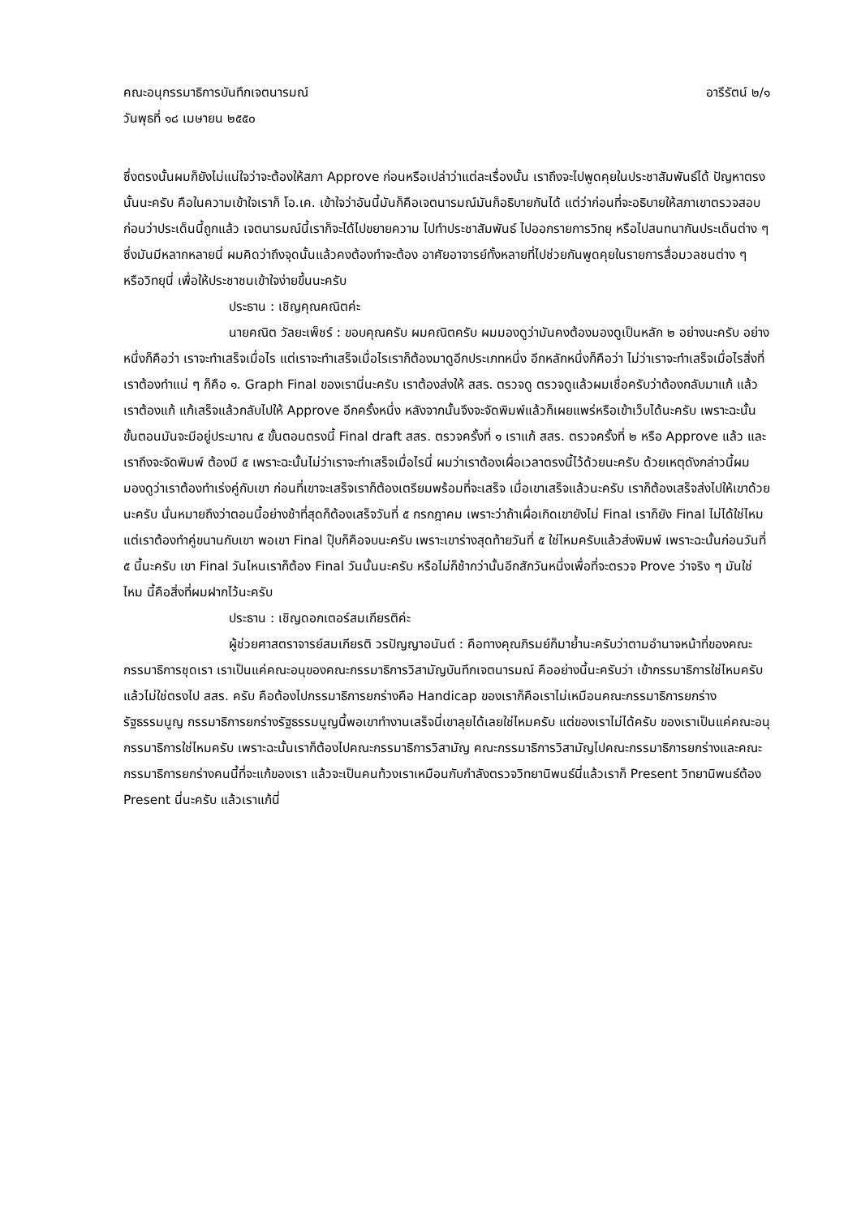คณะอนุกรรมาธิการบันทึกเจตนารมณ์ อารีรัตน์ ๒/๑
วันพุธที่ ๑๘ เมษายน ๒๕๕๐
ซึ่งตรงนั้นผมก็ยังไม่แน่ใจว่าจะต้องให้สภา Approve ก่อนหรือเปล่าว่าแต่ละเรื่องนั้น เราถึงจะไปพูดคุยในประชาสัมพันธ์ได้ ปัญหาตรงนั้นนะครับ คือในความเข้าใจเราก็ โอ.เค. เข้าใจว่าอันนี้มันก็คือเจตนารมณ์มันก็อธิบายกันได้ แต่ว่าก่อนที่จะอธิบายให้สภาเขาตรวจสอบก่อนว่าประเด็นนี้ถูกแล้ว เจตนารมณ์นี้เราก็จะได้ไปขยายความ ไปทำประชาสัมพันธ์ ไปออกรายการวิทยุ หรือไปสนทนากันประเด็นต่าง ๆ ซึ่งมันมีหลากหลายนี่ ผมคิดว่าถึงจุดนั้นแล้วคงต้องทำจะต้อง อาศัยอาจารย์ทั้งหลายที่ไปช่วยกันพูดคุยในรายการสื่อมวลชนต่าง ๆ หรือวิทยุนี่ เพื่อให้ประชาชนเข้าใจง่ายขึ้นนะครับ
ประธาน : เชิญคุณคณิตค่ะ
นายคณิต วัลยะเพ็ชร์ : ขอบคุณครับ ผมคณิตครับ ผมมองดูว่ามันคงต้องมองดูเป็นหลัก ๒ อย่างนะครับ อย่างหนึ่งก็คือว่า เราจะทำเสร็จเมื่อไร แต่เราจะทำเสร็จเมื่อไรเราก็ต้องมาดูอีกประเภทหนึ่ง อีกหลักหนึ่งก็คือว่า ไม่ว่าเราจะทำเสร็จเมื่อไรสิ่งที่เราต้องทำแน่ ๆ ก็คือ ๑. Graph Final ของเรานี่นะครับ เราต้องส่งให้ สสร. ตรวจดู ตรวจดูแล้วผมเชื่อครับว่าต้องกลับมาแก้ แล้วเราต้องแก้ แก้เสร็จแล้วกลับไปให้ Approve อีกครั้งหนึ่ง หลังจากนั้นจึงจะจัดพิมพ์แล้วก็เผยแพร่หรือเข้าเว็บได้นะครับ เพราะฉะนั้นขั้นตอนมันจะมีอยู่ประมาณ ๕ ขั้นตอนตรงนี้ Final draft สสร. ตรวจครั้งที่ ๑ เราแก้ สสร. ตรวจครั้งที่ ๒ หรือ Approve แล้ว และเราถึงจะจัดพิมพ์ ต้องมี ๕ เพราะฉะนั้นไม่ว่าเราจะทำเสร็จเมื่อไรนี่ ผมว่าเราต้องเผื่อเวลาตรงนี้ไว้ด้วยนะครับ ด้วยเหตุดังกล่าวนี้ผมมองดูว่าเราต้องทำเร่งคู่กับเขา ก่อนที่เขาจะเสร็จเราก็ต้องเตรียมพร้อมที่จะเสร็จ เมื่อเขาเสร็จแล้วนะครับ เราก็ต้องเสร็จส่งไปให้เขาด้วยนะครับ นั่นหมายถึงว่าตอนนี้อย่างช้าที่สุดก็ต้องเสร็จวันที่ ๕ กรกฎาคม เพราะว่าถ้าเผื่อเกิดเขายังไม่ Final เราก็ยัง Final ไม่ได้ใช่ไหม แต่เราต้องทำคู่ขนานกับเขา พอเขา Final ปุ๊บก็คือจบนะครับ เพราะเขาร่างสุดท้ายวันที่ ๕ ใช่ไหมครับแล้วส่งพิมพ์ เพราะฉะนั้นก่อนวันที่ ๕ นี้นะครับ เขา Final วันไหนเราก็ต้อง Final วันนั้นนะครับ หรือไม่ก็ช้ากว่านั้นอีกสักวันหนึ่งเพื่อที่จะตรวจ Prove ว่าจริง ๆ มันใช่ไหม นี้คือสิ่งที่ผมฝากไว้นะครับ
ประธาน : เชิญดอกเตอร์สมเกียรติค่ะ
ผู้ช่วยศาสตราจารย์สมเกียรติ วรปัญญาอนันต์ : คือทางคุณภิรมย์ก็มาย้ำนะครับว่าตามอำนาจหน้าที่ของคณะกรรมาธิการชุดเรา เราเป็นแค่คณะอนุของคณะกรรมาธิการวิสามัญบันทึกเจตนารมณ์ คืออย่างนี้นะครับว่า เข้ากรรมาธิการใช่ไหมครับ แล้วไม่ใช่ตรงไป สสร. ครับ คือต้องไปกรรมาธิการยกร่างคือ Handicap ของเราก็คือเราไม่เหมือนคณะกรรมาธิการยกร่างรัฐธรรมนูญ กรรมาธิการยกร่างรัฐธรรมนูญนี้พอเขาทำงานเสร็จนี่เขาลุยได้เลยใช่ไหมครับ แต่ของเราไม่ได้ครับ ของเราเป็นแค่คณะอนุกรรมาธิการใช่ไหมครับ เพราะฉะนั้นเราก็ต้องไปคณะกรรมาธิการวิสามัญ คณะกรรมาธิการวิสามัญไปคณะกรรมาธิการยกร่างและคณะกรรมาธิการยกร่างคนนี้ที่จะแก้ของเรา แล้วจะเป็นคนท้วงเราเหมือนกับกำลังตรวจวิทยานิพนธ์นี่แล้วเราก็ Present วิทยานิพนธ์ต้อง Present นี่นะครับ แล้วเราแก้นี่